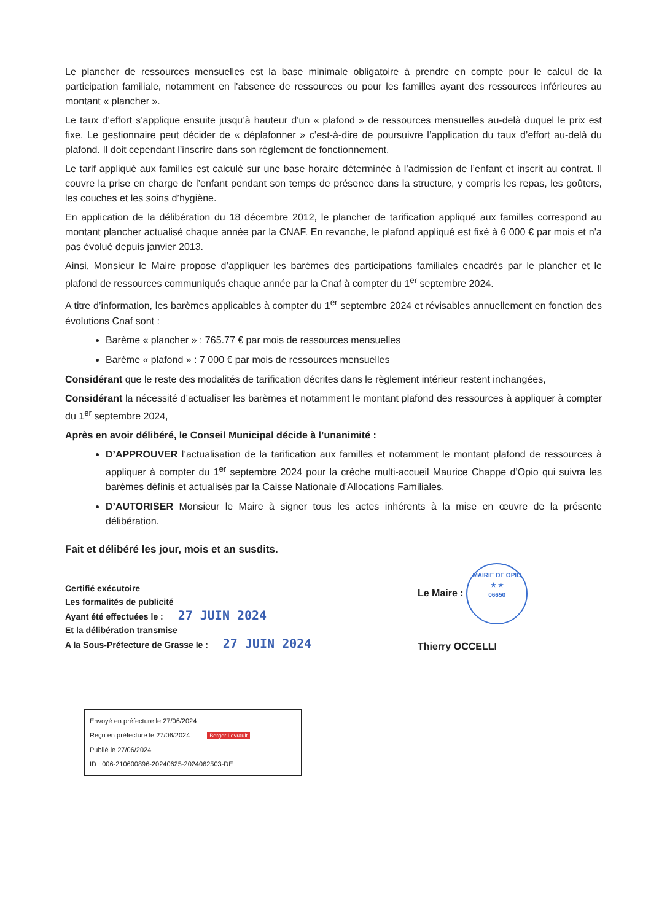Le plancher de ressources mensuelles est la base minimale obligatoire à prendre en compte pour le calcul de la participation familiale, notamment en l'absence de ressources ou pour les familles ayant des ressources inférieures au montant « plancher ».
Le taux d’effort s’applique ensuite jusqu’à hauteur d’un « plafond » de ressources mensuelles au-delà duquel le prix est fixe. Le gestionnaire peut décider de « déplafonner » c’est-à-dire de poursuivre l’application du taux d’effort au-delà du plafond. Il doit cependant l’inscrire dans son règlement de fonctionnement.
Le tarif appliqué aux familles est calculé sur une base horaire déterminée à l’admission de l’enfant et inscrit au contrat. Il couvre la prise en charge de l’enfant pendant son temps de présence dans la structure, y compris les repas, les goûters, les couches et les soins d’hygiène.
En application de la délibération du 18 décembre 2012, le plancher de tarification appliqué aux familles correspond au montant plancher actualisé chaque année par la CNAF. En revanche, le plafond appliqué est fixé à 6 000 € par mois et n’a pas évolué depuis janvier 2013.
Ainsi, Monsieur le Maire propose d’appliquer les barèmes des participations familiales encadrés par le plancher et le plafond de ressources communiqués chaque année par la Cnaf à compter du 1<sup>er</sup> septembre 2024.
A titre d’information, les barèmes applicables à compter du 1<sup>er</sup> septembre 2024 et révisables annuellement en fonction des évolutions Cnaf sont :
Barème « plancher » : 765.77 € par mois de ressources mensuelles
Barème « plafond » : 7 000 € par mois de ressources mensuelles
Considérant que le reste des modalités de tarification décrites dans le règlement intérieur restent inchangées,
Considérant la nécessité d’actualiser les barèmes et notamment le montant plafond des ressources à appliquer à compter du 1<sup>er</sup> septembre 2024,
Après en avoir délibéré, le Conseil Municipal décide à l’unanimité :
D’APPROUVER l’actualisation de la tarification aux familles et notamment le montant plafond de ressources à appliquer à compter du 1<sup>er</sup> septembre 2024 pour la crèche multi-accueil Maurice Chappe d’Opio qui suivra les barèmes définis et actualisés par la Caisse Nationale d’Allocations Familiales,
D’AUTORISER Monsieur le Maire à signer tous les actes inhérents à la mise en œuvre de la présente délibération.
Fait et délibéré les jour, mois et an susdits.
Certifié exécutoire
Les formalités de publicité
Ayant été effectuées le : 27 JUIN 2024
Et la délibération transmise
A la Sous-Préfecture de Grasse le : 27 JUIN 2024
Le Maire : MAIRIE DE OPIO
★ ★
06650
Thierry OCCELLI
Envoyé en préfecture le 27/06/2024
Reçu en préfecture le 27/06/2024 Berger Levrault
Publié le 27/06/2024
ID : 006-210600896-20240625-2024062503-DE